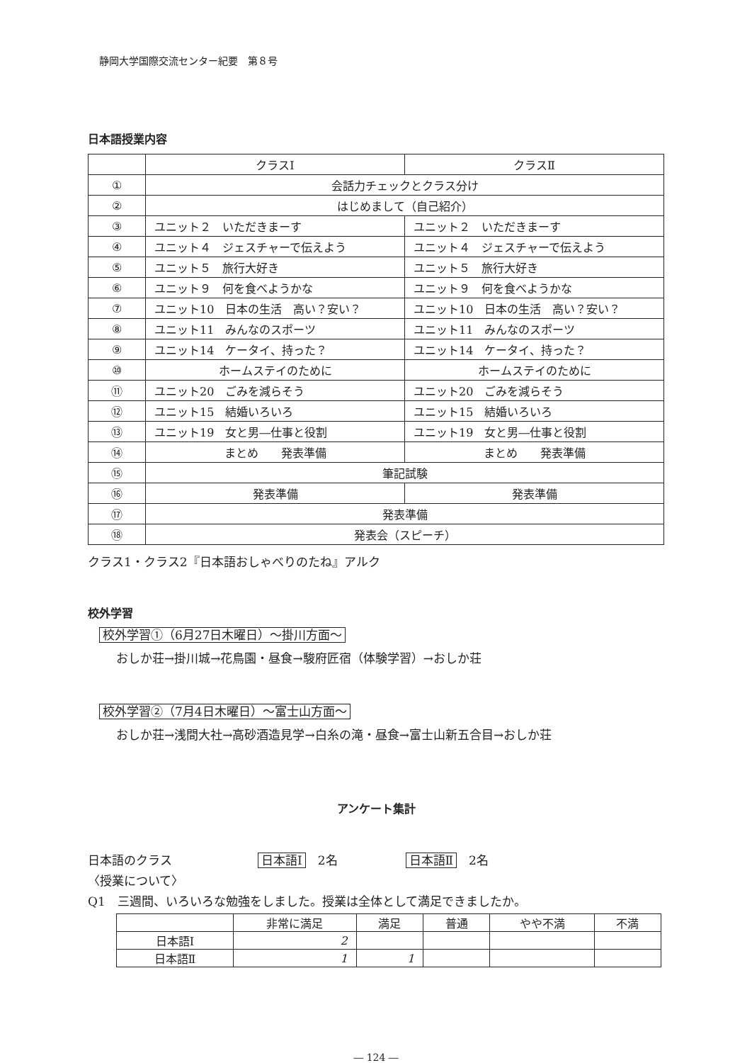静岡大学国際交流センター紀要　第８号
日本語授業内容
| | クラスⅠ | クラスⅡ |
| --- | --- | --- |
| ① | 会話力チェックとクラス分け | |
| ② | はじめまして（自己紹介） | |
| ③ | ユニット２ いただきまーす | ユニット２ いただきまーす |
| ④ | ユニット４ ジェスチャーで伝えよう | ユニット４ ジェスチャーで伝えよう |
| ⑤ | ユニット５ 旅行大好き | ユニット５ 旅行大好き |
| ⑥ | ユニット９ 何を食べようかな | ユニット９ 何を食べようかな |
| ⑦ | ユニット10 日本の生活 高い？安い？ | ユニット10 日本の生活 高い？安い？ |
| ⑧ | ユニット11 みんなのスポーツ | ユニット11 みんなのスポーツ |
| ⑨ | ユニット14 ケータイ、持った？ | ユニット14 ケータイ、持った？ |
| ⑩ | ホームステイのために | ホームステイのために |
| ⑪ | ユニット20 ごみを減らそう | ユニット20 ごみを減らそう |
| ⑫ | ユニット15 結婚いろいろ | ユニット15 結婚いろいろ |
| ⑬ | ユニット19 女と男―仕事と役割 | ユニット19 女と男―仕事と役割 |
| ⑭ | まとめ 発表準備 | まとめ 発表準備 |
| ⑮ | 筆記試験 | |
| ⑯ | 発表準備 | 発表準備 |
| ⑰ | 発表準備 | |
| ⑱ | 発表会（スピーチ） | |
クラス1・クラス2『日本語おしゃべりのたね』アルク
校外学習
校外学習①（6月27日木曜日）～掛川方面～
おしか荘→掛川城→花鳥園・昼食→駿府匠宿（体験学習）→おしか荘
校外学習②（7月4日木曜日）～富士山方面～
おしか荘→浅間大社→高砂酒造見学→白糸の滝・昼食→富士山新五合目→おしか荘
アンケート集計
日本語のクラス 日本語Ⅰ　2名 日本語Ⅱ　2名
〈授業について〉
Q1　三週間、いろいろな勉強をしました。授業は全体として満足できましたか。
| | 非常に満足 | 満足 | 普通 | やや不満 | 不満 |
| --- | --- | --- | --- | --- | --- |
| 日本語Ⅰ | 2 | | | | |
| 日本語Ⅱ | 1 | 1 | | | |
― 124 ―